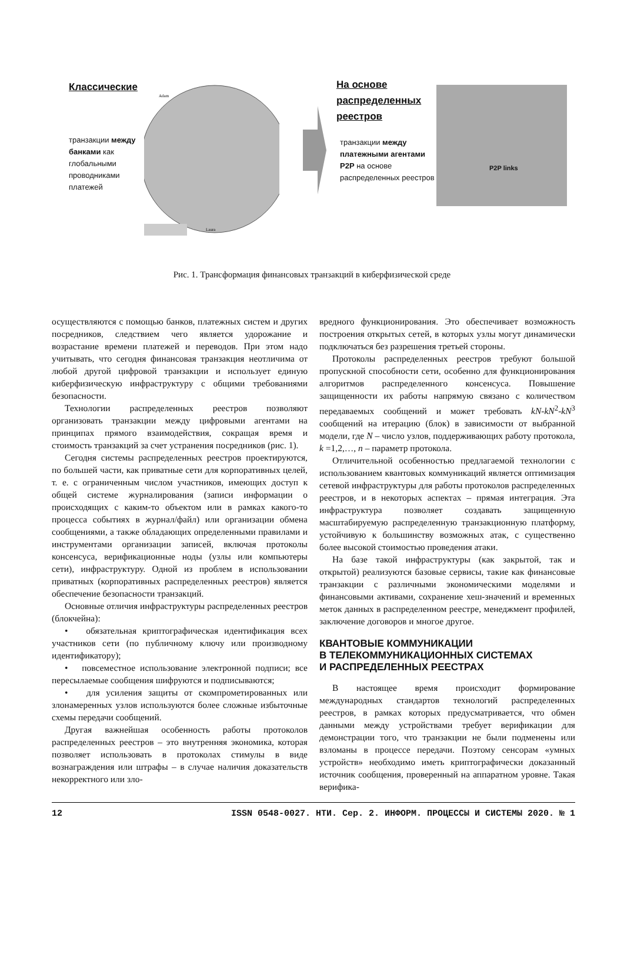Классические
транзакции между банками как глобальными проводниками платежей
Adam
Laura
На основе
распределенных
реестров
транзакции между платежными агентами P2P на основе распределенных реестров
P2P links
Рис. 1. Трансформация финансовых транзакций в киберфизической среде
осуществляются с помощью банков, платежных систем и других посредников, следствием чего является удорожание и возрастание времени платежей и переводов. При этом надо учитывать, что сегодня финансовая транзакция неотличима от любой другой цифровой транзакции и использует единую киберфизическую инфраструктуру с общими требованиями безопасности.
Технологии распределенных реестров позволяют организовать транзакции между цифровыми агентами на принципах прямого взаимодействия, сокращая время и стоимость транзакций за счет устранения посредников (рис. 1).
Сегодня системы распределенных реестров проектируются, по большей части, как приватные сети для корпоративных целей, т. е. с ограниченным числом участников, имеющих доступ к общей системе журналирования (записи информации о происходящих с каким-то объектом или в рамках какого-то процесса событиях в журнал/файл) или организации обмена сообщениями, а также обладающих определенными правилами и инструментами организации записей, включая протоколы консенсуса, верификационные ноды (узлы или компьютеры сети), инфраструктуру. Одной из проблем в использовании приватных (корпоративных распределенных реестров) является обеспечение безопасности транзакций.
Основные отличия инфраструктуры распределенных реестров (блокчейна):
• обязательная криптографическая идентификация всех участников сети (по публичному ключу или производному идентификатору);
• повсеместное использование электронной подписи; все пересылаемые сообщения шифруются и подписываются;
• для усиления защиты от скомпрометированных или злонамеренных узлов используются более сложные избыточные схемы передачи сообщений.
Другая важнейшая особенность работы протоколов распределенных реестров – это внутренняя экономика, которая позволяет использовать в протоколах стимулы в виде вознаграждения или штрафы – в случае наличия доказательств некорректного или зло-
вредного функционирования. Это обеспечивает возможность построения открытых сетей, в которых узлы могут динамически подключаться без разрешения третьей стороны.
Протоколы распределенных реестров требуют большой пропускной способности сети, особенно для функционирования алгоритмов распределенного консенсуса. Повышение защищенности их работы напрямую связано с количеством передаваемых сообщений и может требовать kN-kN<sup>2</sup>-kN<sup>3</sup> сообщений на итерацию (блок) в зависимости от выбранной модели, где N – число узлов, поддерживающих работу протокола, k =1,2,…, n – параметр протокола.
Отличительной особенностью предлагаемой технологии с использованием квантовых коммуникаций является оптимизация сетевой инфраструктуры для работы протоколов распределенных реестров, и в некоторых аспектах – прямая интеграция. Эта инфраструктура позволяет создавать защищенную масштабируемую распределенную транзакционную платформу, устойчивую к большинству возможных атак, с существенно более высокой стоимостью проведения атаки.
На базе такой инфраструктуры (как закрытой, так и открытой) реализуются базовые сервисы, такие как финансовые транзакции с различными экономическими моделями и финансовыми активами, сохранение хеш-значений и временных меток данных в распределенном реестре, менеджмент профилей, заключение договоров и многое другое.
КВАНТОВЫЕ КОММУНИКАЦИИ
В ТЕЛЕКОММУНИКАЦИОННЫХ СИСТЕМАХ
И РАСПРЕДЕЛЕННЫХ РЕЕСТРАХ
В настоящее время происходит формирование международных стандартов технологий распределенных реестров, в рамках которых предусматривается, что обмен данными между устройствами требует верификации для демонстрации того, что транзакции не были подменены или взломаны в процессе передачи. Поэтому сенсорам «умных устройств» необходимо иметь криптографически доказанный источник сообщения, проверенный на аппаратном уровне. Такая верифика-
12 ISSN 0548-0027. НТИ. Сер. 2. ИНФОРМ. ПРОЦЕССЫ И СИСТЕМЫ 2020. № 1